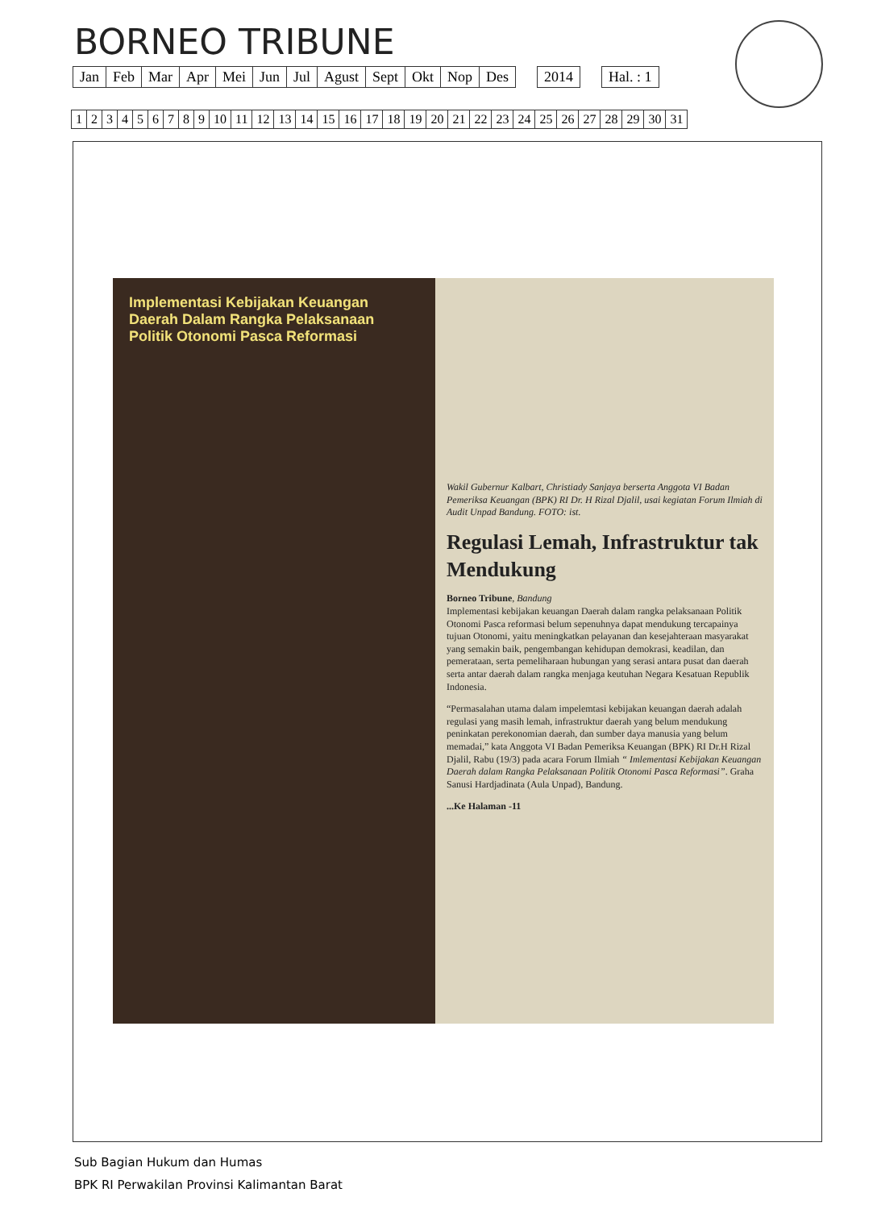BORNEO TRIBUNE
| Jan | Feb | Mar | Apr | Mei | Jun | Jul | Agust | Sept | Okt | Nop | Des | | 2014 | | Hal. : 1 |
| 1 | 2 | 3 | 4 | 5 | 6 | 7 | 8 | 9 | 10 | 11 | 12 | 13 | 14 | 15 | 16 | 17 | 18 | 19 | 20 | 21 | 22 | 23 | 24 | 25 | 26 | 27 | 28 | 29 | 30 | 31 |
Implementasi Kebijakan Keuangan Daerah Dalam Rangka Pelaksanaan Politik Otonomi Pasca Reformasi
Wakil Gubernur Kalbart, Christiady Sanjaya berserta Anggota VI Badan Pemeriksa Keuangan (BPK) RI Dr. H Rizal Djalil, usai kegiatan Forum Ilmiah di Audit Unpad Bandung. FOTO: ist.
Regulasi Lemah, Infrastruktur tak Mendukung
Borneo Tribune, Bandung
Implementasi kebijakan keuangan Daerah dalam rangka pelaksanaan Politik Otonomi Pasca reformasi belum sepenuhnya dapat mendukung tercapainya tujuan Otonomi, yaitu meningkatkan pelayanan dan kesejahteraan masyarakat yang semakin baik, pengembangan kehidupan demokrasi, keadilan, dan pemerataan, serta pemeliharaan hubungan yang serasi antara pusat dan daerah serta antar daerah dalam rangka menjaga keutuhan Negara Kesatuan Republik Indonesia.
“Permasalahan utama dalam impelemtasi kebijakan keuangan daerah adalah regulasi yang masih lemah, infrastruktur daerah yang belum mendukung peninkatan perekonomian daerah, dan sumber daya manusia yang belum memadai,” kata Anggota VI Badan Pemeriksa Keuangan (BPK) RI Dr.H Rizal Djalil, Rabu (19/3) pada acara Forum Ilmiah “ Imlementasi Kebijakan Keuangan Daerah dalam Rangka Pelaksanaan Politik Otonomi Pasca Reformasi”. Graha Sanusi Hardjadinata (Aula Unpad), Bandung.
...Ke Halaman -11
Sub Bagian Hukum dan Humas
BPK RI Perwakilan Provinsi Kalimantan Barat